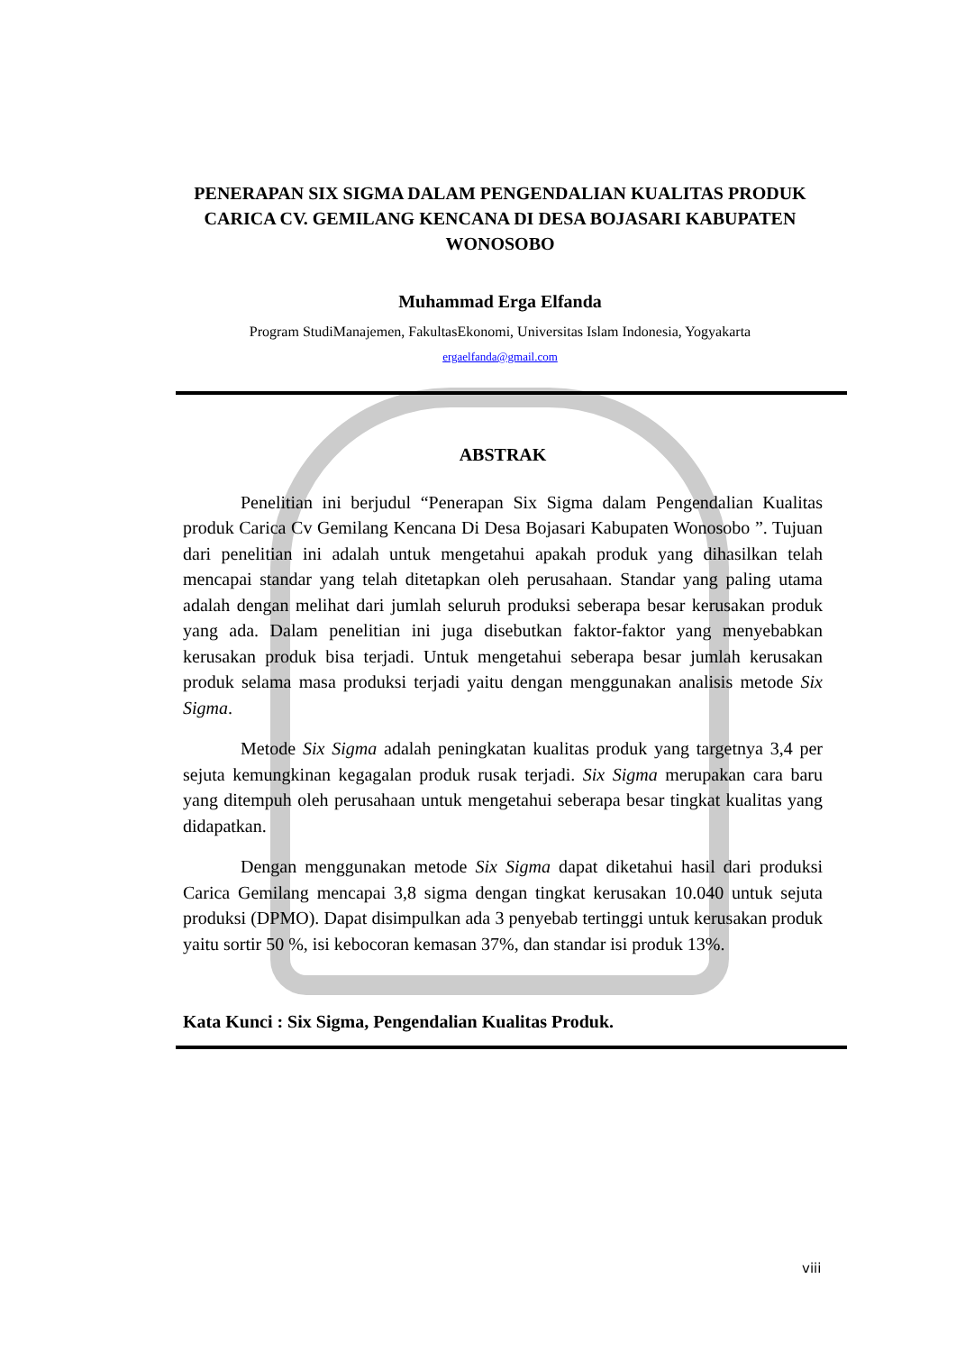PENERAPAN SIX SIGMA DALAM PENGENDALIAN KUALITAS PRODUK CARICA CV. GEMILANG KENCANA DI DESA BOJASARI KABUPATEN WONOSOBO
Muhammad Erga Elfanda
Program StudiManajemen, FakultasEkonomi, Universitas Islam Indonesia, Yogyakarta
ergaelfanda@gmail.com
ABSTRAK
Penelitian ini berjudul “Penerapan Six Sigma dalam Pengendalian Kualitas produk Carica Cv Gemilang Kencana Di Desa Bojasari Kabupaten Wonosobo ”. Tujuan dari penelitian ini adalah untuk mengetahui apakah produk yang dihasilkan telah mencapai standar yang telah ditetapkan oleh perusahaan. Standar yang paling utama adalah dengan melihat dari jumlah seluruh produksi seberapa besar kerusakan produk yang ada. Dalam penelitian ini juga disebutkan faktor-faktor yang menyebabkan kerusakan produk bisa terjadi. Untuk mengetahui seberapa besar jumlah kerusakan produk selama masa produksi terjadi yaitu dengan menggunakan analisis metode Six Sigma.
Metode Six Sigma adalah peningkatan kualitas produk yang targetnya 3,4 per sejuta kemungkinan kegagalan produk rusak terjadi. Six Sigma merupakan cara baru yang ditempuh oleh perusahaan untuk mengetahui seberapa besar tingkat kualitas yang didapatkan.
Dengan menggunakan metode Six Sigma dapat diketahui hasil dari produksi Carica Gemilang mencapai 3,8 sigma dengan tingkat kerusakan 10.040 untuk sejuta produksi (DPMO). Dapat disimpulkan ada 3 penyebab tertinggi untuk kerusakan produk yaitu sortir 50 %, isi kebocoran kemasan 37%, dan standar isi produk 13%.
Kata Kunci : Six Sigma, Pengendalian Kualitas Produk.
viii